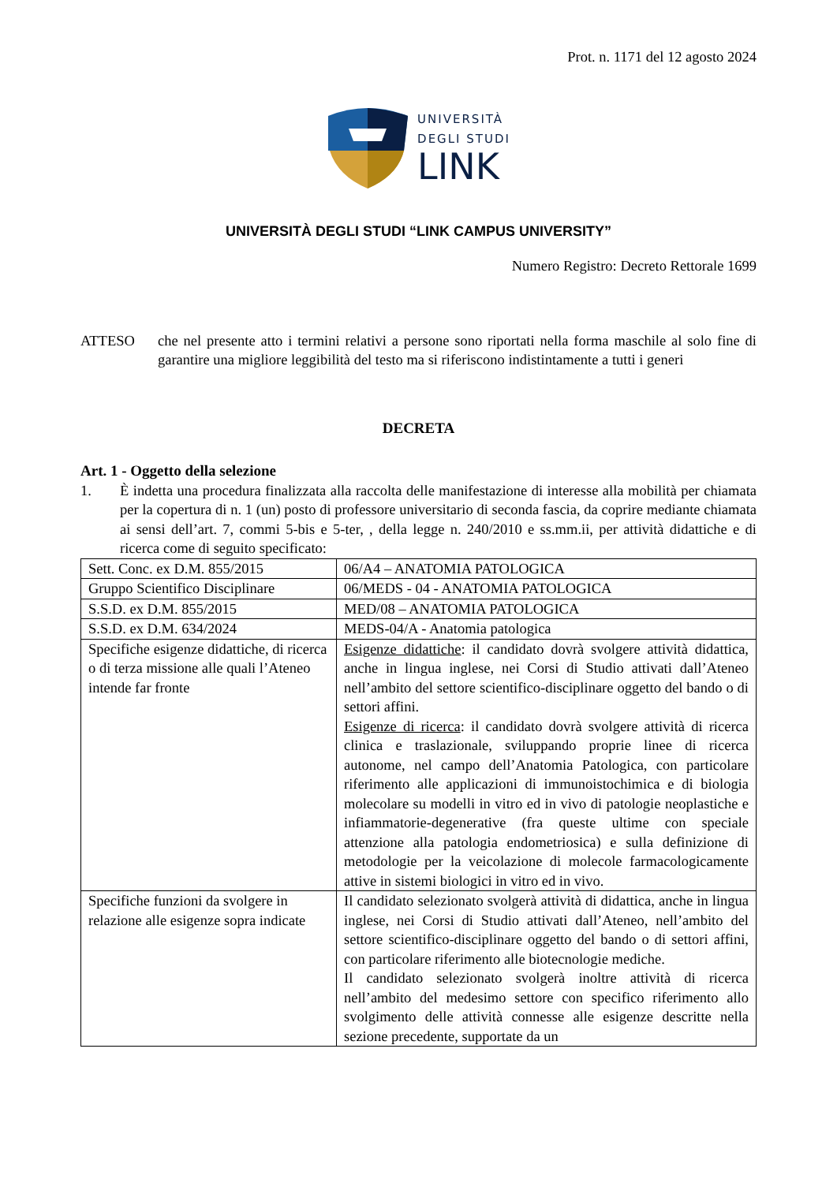Prot. n. 1171 del 12 agosto 2024
UNIVERSITÀ
DEGLI STUDI
LINK
UNIVERSITÀ DEGLI STUDI “LINK CAMPUS UNIVERSITY”
Numero Registro: Decreto Rettorale 1699
ATTESO che nel presente atto i termini relativi a persone sono riportati nella forma maschile al solo fine di garantire una migliore leggibilità del testo ma si riferiscono indistintamente a tutti i generi
DECRETA
Art. 1 - Oggetto della selezione
1. È indetta una procedura finalizzata alla raccolta delle manifestazione di interesse alla mobilità per chiamata per la copertura di n. 1 (un) posto di professore universitario di seconda fascia, da coprire mediante chiamata ai sensi dell’art. 7, commi 5-bis e 5-ter, , della legge n. 240/2010 e ss.mm.ii, per attività didattiche e di ricerca come di seguito specificato:
| Sett. Conc. ex D.M. 855/2015 | 06/A4 – ANATOMIA PATOLOGICA |
| Gruppo Scientifico Disciplinare | 06/MEDS - 04 - ANATOMIA PATOLOGICA |
| S.S.D. ex D.M. 855/2015 | MED/08 – ANATOMIA PATOLOGICA |
| S.S.D. ex D.M. 634/2024 | MEDS-04/A - Anatomia patologica |
| Specifiche esigenze didattiche, di ricerca o di terza missione alle quali l’Ateneo intende far fronte | Esigenze didattiche : il candidato dovrà svolgere attività didattica, anche in lingua inglese, nei Corsi di Studio attivati dall’Ateneo nell’ambito del settore scientifico-disciplinare oggetto del bando o di settori affini. Esigenze di ricerca : il candidato dovrà svolgere attività di ricerca clinica e traslazionale, sviluppando proprie linee di ricerca autonome, nel campo dell’Anatomia Patologica, con particolare riferimento alle applicazioni di immunoistochimica e di biologia molecolare su modelli in vitro ed in vivo di patologie neoplastiche e infiammatorie-degenerative (fra queste ultime con speciale attenzione alla patologia endometriosica) e sulla definizione di metodologie per la veicolazione di molecole farmacologicamente attive in sistemi biologici in vitro ed in vivo. |
| Specifiche funzioni da svolgere in relazione alle esigenze sopra indicate | Il candidato selezionato svolgerà attività di didattica, anche in lingua inglese, nei Corsi di Studio attivati dall’Ateneo, nell’ambito del settore scientifico-disciplinare oggetto del bando o di settori affini, con particolare riferimento alle biotecnologie mediche. Il candidato selezionato svolgerà inoltre attività di ricerca nell’ambito del medesimo settore con specifico riferimento allo svolgimento delle attività connesse alle esigenze descritte nella sezione precedente, supportate da un |